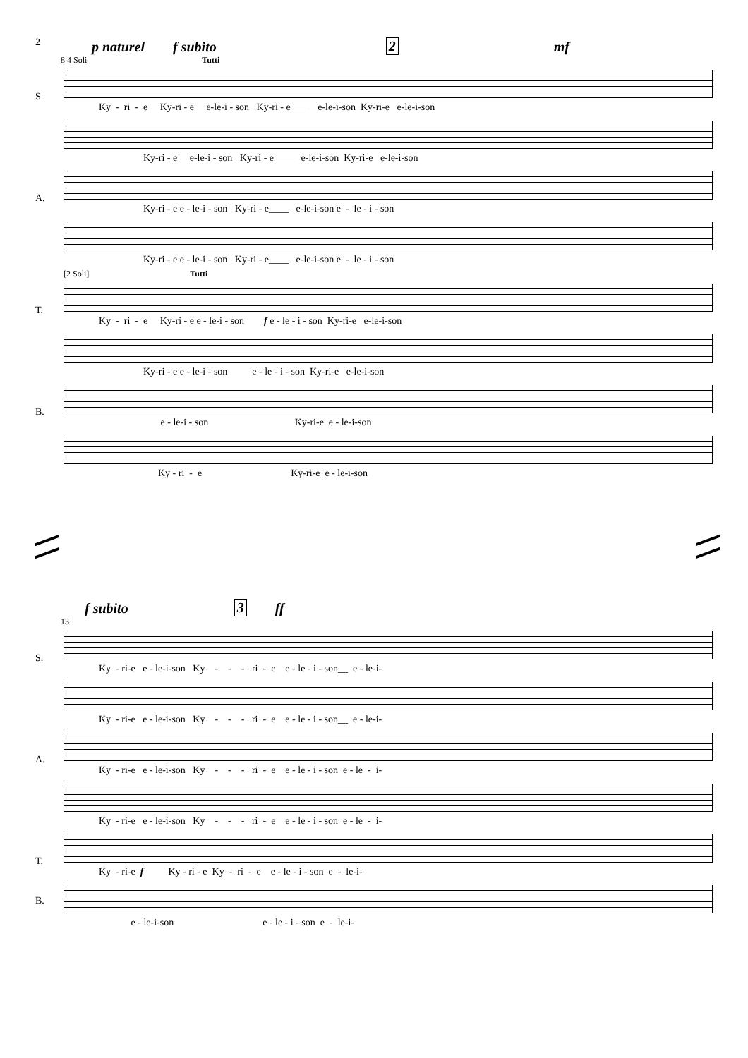2
p naturel f subito 2 mf
8 4 Soli Tutti
S.
Ky - ri - e Ky-ri - e e-le-i - son Ky-ri - e____ e-le-i-son Ky-ri-e e-le-i-son
Ky-ri - e e-le-i - son Ky-ri - e____ e-le-i-son Ky-ri-e e-le-i-son
A.
Ky-ri - e e - le-i - son Ky-ri - e____ e-le-i-son e - le - i - son
Ky-ri - e e - le-i - son Ky-ri - e____ e-le-i-son e - le - i - son
[2 Soli] Tutti
T.
Ky - ri - e Ky-ri - e e - le-i - son f e - le - i - son Ky-ri-e e-le-i-son
Ky-ri - e e - le-i - son e - le - i - son Ky-ri-e e-le-i-son
B.
e - le-i - son Ky-ri-e e - le-i-son
Ky - ri - e Ky-ri-e e - le-i-son
f subito 3 ff
13
S.
Ky - ri-e e - le-i-son Ky - - - ri - e e - le - i - son__ e - le-i-
Ky - ri-e e - le-i-son Ky - - - ri - e e - le - i - son__ e - le-i-
A.
Ky - ri-e e - le-i-son Ky - - - ri - e e - le - i - son e - le - i-
Ky - ri-e e - le-i-son Ky - - - ri - e e - le - i - son e - le - i-
T.
Ky - ri-e f Ky - ri - e Ky - ri - e e - le - i - son e - le-i-
B.
e - le-i-son e - le - i - son e - le-i-